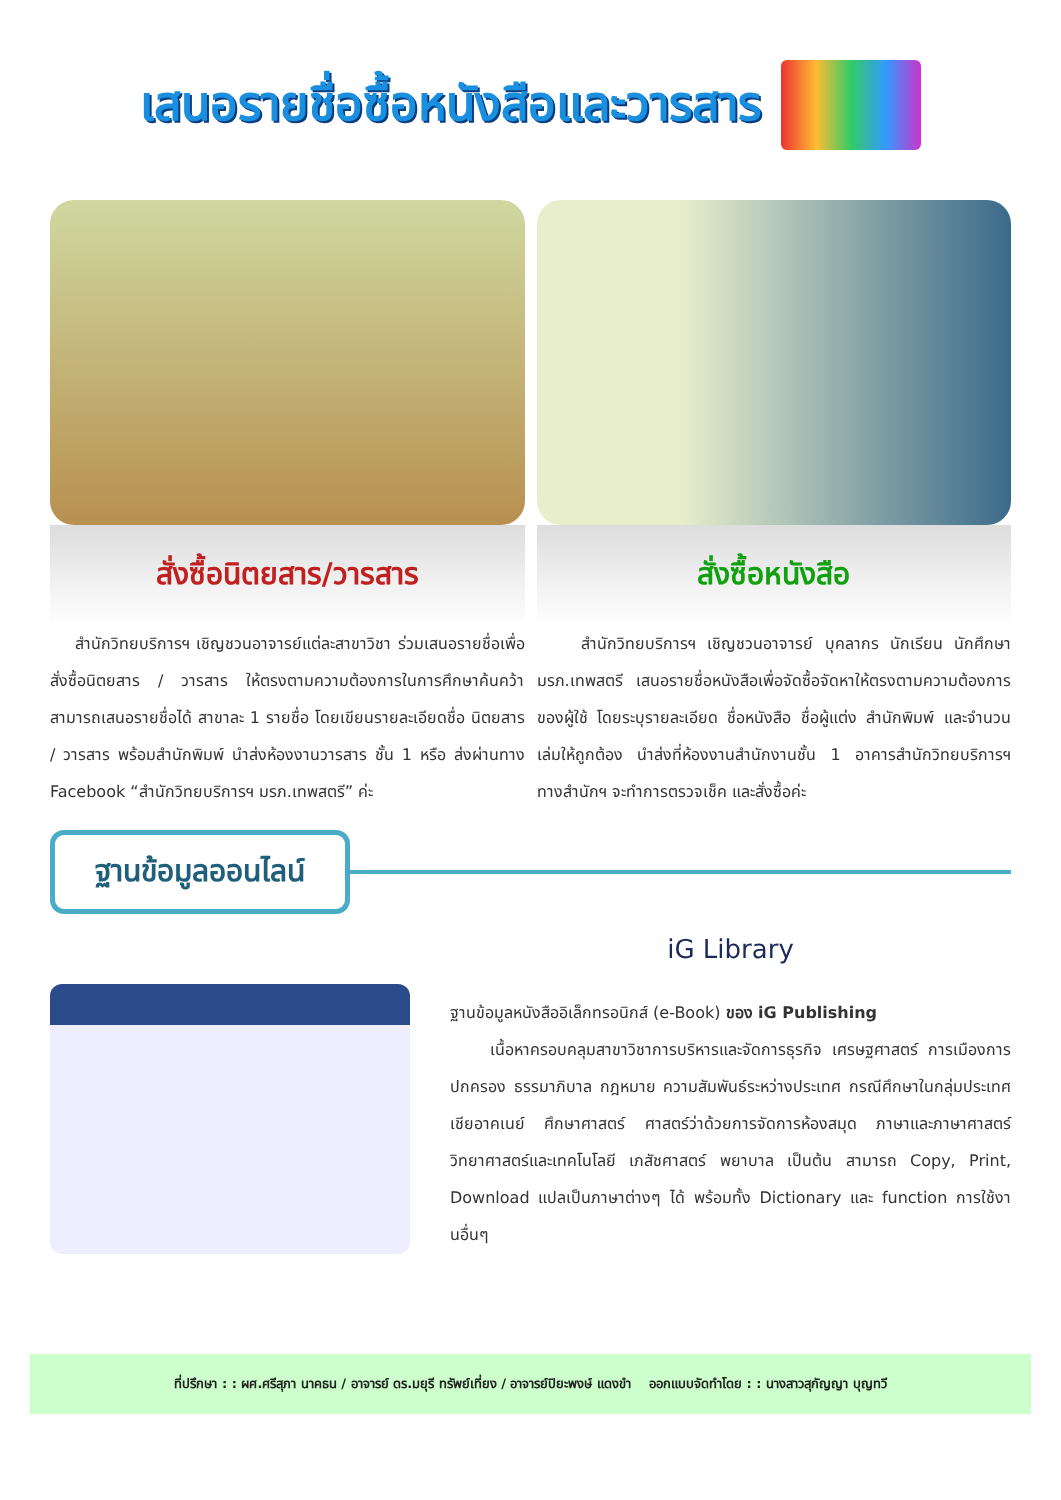เสนอรายชื่อซื้อหนังสือและวารสาร
สั่งซื้อนิตยสาร/วารสาร
สำนักวิทยบริการฯ เชิญชวนอาจารย์แต่ละสาขาวิชา ร่วมเสนอรายชื่อเพื่อสั่งซื้อนิตยสาร / วารสาร ให้ตรงตามความต้องการในการศึกษาค้นคว้า สามารถเสนอรายชื่อได้ สาขาละ 1 รายชื่อ โดยเขียนรายละเอียดชื่อ นิตยสาร / วารสาร พร้อมสำนักพิมพ์ นำส่งห้องงานวารสาร ชั้น 1 หรือ ส่งผ่านทาง Facebook “สำนักวิทยบริการฯ มรภ.เทพสตรี” ค่ะ
สั่งซื้อหนังสือ
สำนักวิทยบริการฯ เชิญชวนอาจารย์ บุคลากร นักเรียน นักศึกษา มรภ.เทพสตรี เสนอรายชื่อหนังสือเพื่อจัดซื้อจัดหาให้ตรงตามความต้องการของผู้ใช้ โดยระบุรายละเอียด ชื่อหนังสือ ชื่อผู้แต่ง สำนักพิมพ์ และจำนวนเล่มให้ถูกต้อง นำส่งที่ห้องงานสำนักงานชั้น 1 อาคารสำนักวิทยบริการฯ ทางสำนักฯ จะทำการตรวจเช็ค และสั่งซื้อค่ะ
ฐานข้อมูลออนไลน์
iG Library
ฐานข้อมูลหนังสืออิเล็กทรอนิกส์ (e-Book) ของ iG Publishing
เนื้อหาครอบคลุมสาขาวิชาการบริหารและจัดการธุรกิจ เศรษฐศาสตร์ การเมืองการปกครอง ธรรมาภิบาล กฎหมาย ความสัมพันธ์ระหว่างประเทศ กรณีศึกษาในกลุ่มประเทศเชียอาคเนย์ ศึกษาศาสตร์ ศาสตร์ว่าด้วยการจัดการห้องสมุด ภาษาและภาษาศาสตร์ วิทยาศาสตร์และเทคโนโลยี เภสัชศาสตร์ พยาบาล เป็นต้น สามารถ Copy, Print, Download แปลเป็นภาษาต่างๆ ได้ พร้อมทั้ง Dictionary และ function การใช้งานอื่นๆ
ที่ปรึกษา : : ผศ.ศรีสุภา นาคธน / อาจารย์ ดร.มยุรี ทรัพย์เที่ยง / อาจารย์ปิยะพงษ์ แดงขำ ออกแบบจัดทำโดย : : นางสาวสุกัญญา บุญทวี